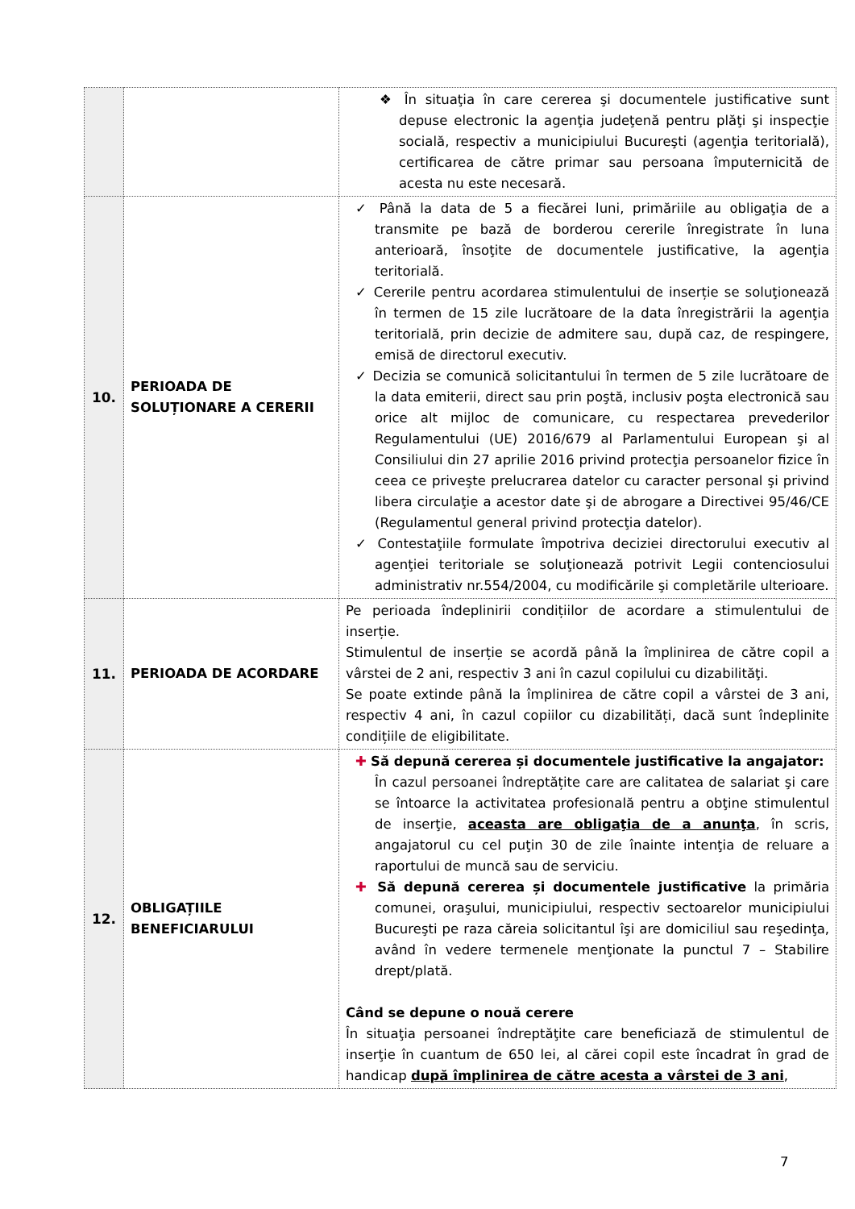| | | ❖ În situaţia în care cererea şi documentele justificative sunt depuse electronic la agenţia judeţenă pentru plăţi şi inspecţie socială, respectiv a municipiului Bucureşti (agenţia teritorială), certificarea de către primar sau persoana împuternicită de acesta nu este necesară. |
| 10. | PERIOADA DE SOLUȚIONARE A CERERII | ✓ Până la data de 5 a fiecărei luni, primăriile au obligaţia de a transmite pe bază de borderou cererile înregistrate în luna anterioară, însoţite de documentele justificative, la agenţia teritorială. ✓ Cererile pentru acordarea stimulentului de inserție se soluţionează în termen de 15 zile lucrătoare de la data înregistrării la agenţia teritorială, prin decizie de admitere sau, după caz, de respingere, emisă de directorul executiv. ✓ Decizia se comunică solicitantului în termen de 5 zile lucrătoare de la data emiterii, direct sau prin poştă, inclusiv poşta electronică sau orice alt mijloc de comunicare, cu respectarea prevederilor Regulamentului (UE) 2016/679 al Parlamentului European şi al Consiliului din 27 aprilie 2016 privind protecţia persoanelor fizice în ceea ce priveşte prelucrarea datelor cu caracter personal şi privind libera circulaţie a acestor date şi de abrogare a Directivei 95/46/CE (Regulamentul general privind protecţia datelor). ✓ Contestaţiile formulate împotriva deciziei directorului executiv al agenţiei teritoriale se soluţionează potrivit Legii contenciosului administrativ nr.554/2004, cu modificările şi completările ulterioare. |
| 11. | PERIOADA DE ACORDARE | Pe perioada îndeplinirii condițiilor de acordare a stimulentului de inserție. Stimulentul de inserție se acordă până la împlinirea de către copil a vârstei de 2 ani, respectiv 3 ani în cazul copilului cu dizabilităţi. Se poate extinde până la împlinirea de către copil a vârstei de 3 ani, respectiv 4 ani, în cazul copiilor cu dizabilități, dacă sunt îndeplinite condițiile de eligibilitate. |
| 12. | OBLIGAȚIILE BENEFICIARULUI | ✚ Să depună cererea și documentele justificative la angajator: În cazul persoanei îndreptățite care are calitatea de salariat şi care se întoarce la activitatea profesională pentru a obţine stimulentul de inserţie, aceasta are obligaţia de a anunţa , în scris, angajatorul cu cel puţin 30 de zile înainte intenţia de reluare a raportului de muncă sau de serviciu. ✚ Să depună cererea și documentele justificative la primăria comunei, oraşului, municipiului, respectiv sectoarelor municipiului Bucureşti pe raza căreia solicitantul îşi are domiciliul sau reşedinţa, având în vedere termenele menţionate la punctul 7 – Stabilire drept/plată. Când se depune o nouă cerere În situaţia persoanei îndreptăţite care beneficiază de stimulentul de inserţie în cuantum de 650 lei, al cărei copil este încadrat în grad de handicap după împlinirea de către acesta a vârstei de 3 ani , |
7